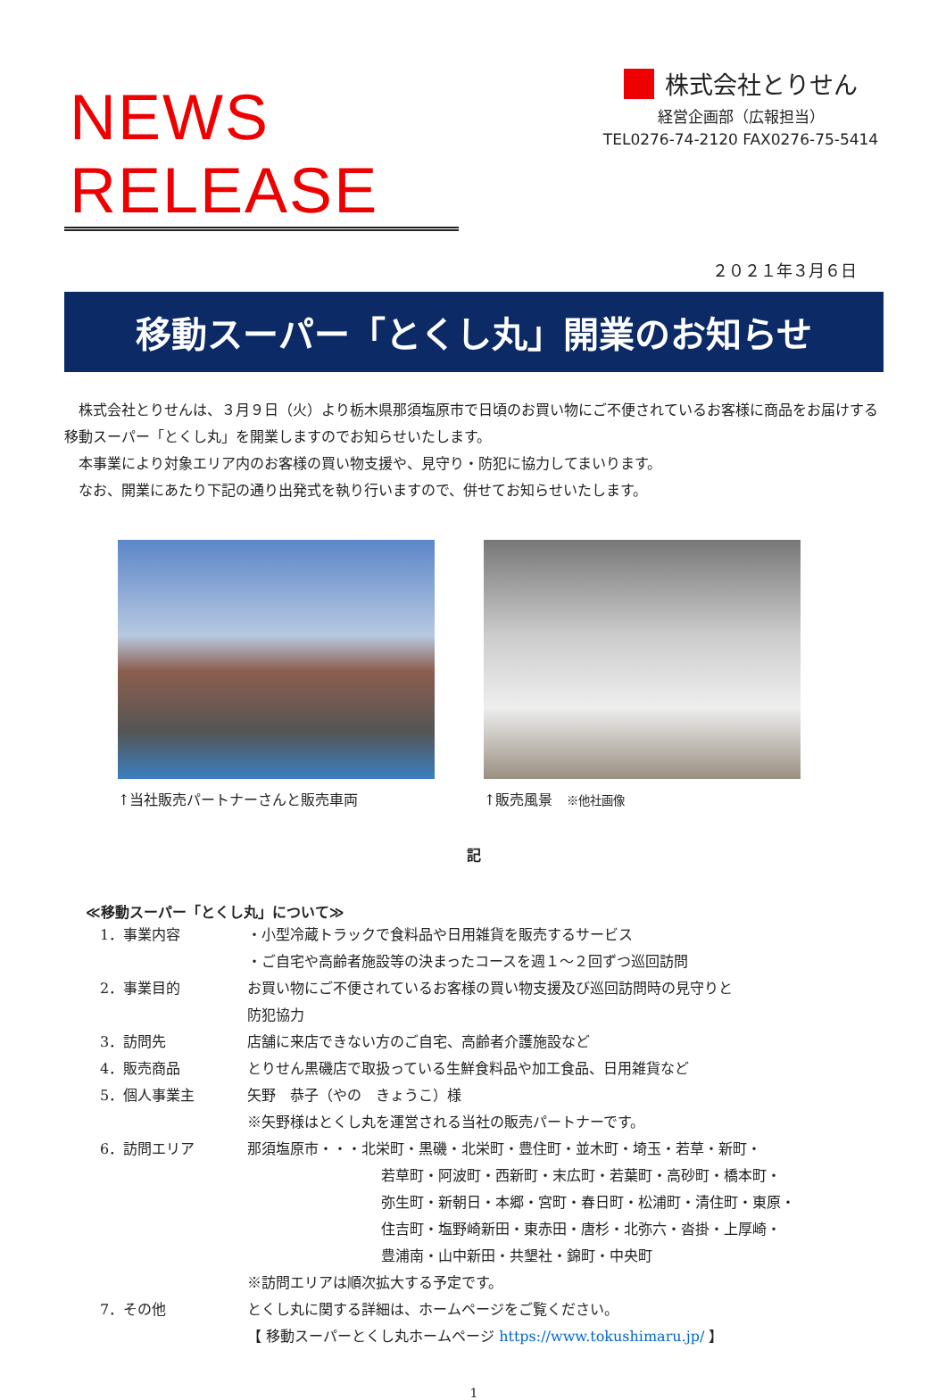NEWS RELEASE
株式会社とりせん
経営企画部（広報担当）
TEL0276-74-2120 FAX0276-75-5414
２０２１年３月６日
移動スーパー「とくし丸」開業のお知らせ
　株式会社とりせんは、３月９日（火）より栃木県那須塩原市で日頃のお買い物にご不便されているお客様に商品をお届けする移動スーパー「とくし丸」を開業しますのでお知らせいたします。
　本事業により対象エリア内のお客様の買い物支援や、見守り・防犯に協力してまいります。
　なお、開業にあたり下記の通り出発式を執り行いますので、併せてお知らせいたします。
↑当社販売パートナーさんと販売車両 ↑販売風景　※他社画像
記
≪移動スーパー「とくし丸」について≫
| 1．事業内容 | ・小型冷蔵トラックで食料品や日用雑貨を販売するサービス ・ご自宅や高齢者施設等の決まったコースを週１～２回ずつ巡回訪問 |
| 2．事業目的 | お買い物にご不便されているお客様の買い物支援及び巡回訪問時の見守りと 防犯協力 |
| 3．訪問先 | 店舗に来店できない方のご自宅、高齢者介護施設など |
| 4．販売商品 | とりせん黒磯店で取扱っている生鮮食料品や加工食品、日用雑貨など |
| 5．個人事業主 | 矢野 恭子（やの きょうこ）様 ※矢野様はとくし丸を運営される当社の販売パートナーです。 |
| 6．訪問エリア | 那須塩原市・・・北栄町・黒磯・北栄町・豊住町・並木町・埼玉・若草・新町・ 若草町・阿波町・西新町・末広町・若葉町・高砂町・橋本町・ 弥生町・新朝日・本郷・宮町・春日町・松浦町・清住町・東原・ 住吉町・塩野崎新田・東赤田・唐杉・北弥六・沓掛・上厚崎・ 豊浦南・山中新田・共墾社・錦町・中央町 ※訪問エリアは順次拡大する予定です。 |
| 7．その他 | とくし丸に関する詳細は、ホームページをご覧ください。 【 移動スーパーとくし丸ホームページ https://www.tokushimaru.jp/ 】 |
1